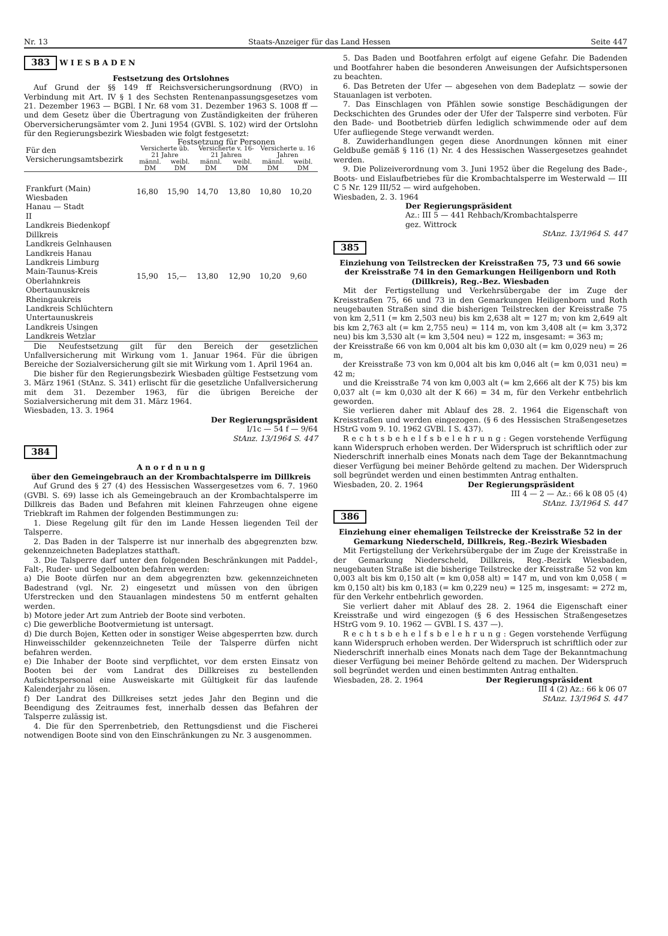Nr. 13 Staats-Anzeiger für das Land Hessen Seite 447
383 W I E S B A D E N
Festsetzung des Ortslohnes
Auf Grund der §§ 149 ff Reichsversicherungsordnung (RVO) in Verbindung mit Art. IV § 1 des Sechsten Rentenanpassungsgesetzes vom 21. Dezember 1963 — BGBl. I Nr. 68 vom 31. Dezember 1963 S. 1008 ff — und dem Gesetz über die Übertragung von Zuständigkeiten der früheren Oberversicherungsämter vom 2. Juni 1954 (GVBl. S. 102) wird der Ortslohn für den Regierungsbezirk Wiesbaden wie folgt festgesetzt:
| Für den Versicherungsamtsbezirk | Festsetzung für Personen | | | | | |
| --- | --- | --- | --- | --- | --- | --- |
| | Versicherte üb. 21 Jahre | | Versicherte v. 16-21 Jahren | | Versicherte u. 16 Jahren | |
| | männl. DM | weibl. DM | männl. DM | weibl. DM | männl. DM | weibl. DM |
| Frankfurt (Main) Wiesbaden Hanau — Stadt | 16,80 | 15,90 | 14,70 | 13,80 | 10,80 | 10,20 |
| II Landkreis Biedenkopf Dillkreis Landkreis Gelnhausen Landkreis Hanau Landkreis Limburg Main-Taunus-Kreis Oberlahnkreis Obertaunuskreis Rheingaukreis Landkreis Schlüchtern Untertaunuskreis Landkreis Usingen Landkreis Wetzlar | 15,90 | 15,— | 13,80 | 12,90 | 10,20 | 9,60 |
Die Neufestsetzung gilt für den Bereich der gesetzlichen Unfallversicherung mit Wirkung vom 1. Januar 1964. Für die übrigen Bereiche der Sozialversicherung gilt sie mit Wirkung vom 1. April 1964 an.
Die bisher für den Regierungsbezirk Wiesbaden gültige Festsetzung vom 3. März 1961 (StAnz. S. 341) erlischt für die gesetzliche Unfallversicherung mit dem 31. Dezember 1963, für die übrigen Bereiche der Sozialversicherung mit dem 31. März 1964.
Wiesbaden, 13. 3. 1964
Der Regierungspräsident
I/1c — 54 f — 9/64
StAnz. 13/1964 S. 447
384
A n o r d n u n g
über den Gemeingebrauch an der Krombachtalsperre im Dillkreis
Auf Grund des § 27 (4) des Hessischen Wassergesetzes vom 6. 7. 1960 (GVBl. S. 69) lasse ich als Gemeingebrauch an der Krombachtalsperre im Dillkreis das Baden und Befahren mit kleinen Fahrzeugen ohne eigene Triebkraft im Rahmen der folgenden Bestimmungen zu:
1. Diese Regelung gilt für den im Lande Hessen liegenden Teil der Talsperre.
2. Das Baden in der Talsperre ist nur innerhalb des abgegrenzten bzw. gekennzeichneten Badeplatzes statthaft.
3. Die Talsperre darf unter den folgenden Beschränkungen mit Paddel-, Falt-, Ruder- und Segelbooten befahren werden:
a) Die Boote dürfen nur an dem abgegrenzten bzw. gekennzeichneten Badestrand (vgl. Nr. 2) eingesetzt und müssen von den übrigen Uferstrecken und den Stauanlagen mindestens 50 m entfernt gehalten werden.
b) Motore jeder Art zum Antrieb der Boote sind verboten.
c) Die gewerbliche Bootvermietung ist untersagt.
d) Die durch Bojen, Ketten oder in sonstiger Weise abgesperrten bzw. durch Hinweisschilder gekennzeichneten Teile der Talsperre dürfen nicht befahren werden.
e) Die Inhaber der Boote sind verpflichtet, vor dem ersten Einsatz von Booten bei der vom Landrat des Dillkreises zu bestellenden Aufsichtspersonal eine Ausweiskarte mit Gültigkeit für das laufende Kalenderjahr zu lösen.
f) Der Landrat des Dillkreises setzt jedes Jahr den Beginn und die Beendigung des Zeitraumes fest, innerhalb dessen das Befahren der Talsperre zulässig ist.
4. Die für den Sperrenbetrieb, den Rettungsdienst und die Fischerei notwendigen Boote sind von den Einschränkungen zu Nr. 3 ausgenommen.
5. Das Baden und Bootfahren erfolgt auf eigene Gefahr. Die Badenden und Bootfahrer haben die besonderen Anweisungen der Aufsichtspersonen zu beachten.
6. Das Betreten der Ufer — abgesehen von dem Badeplatz — sowie der Stauanlagen ist verboten.
7. Das Einschlagen von Pfählen sowie sonstige Beschädigungen der Deckschichten des Grundes oder der Ufer der Talsperre sind verboten. Für den Bade- und Bootbetrieb dürfen lediglich schwimmende oder auf dem Ufer aufliegende Stege verwandt werden.
8. Zuwiderhandlungen gegen diese Anordnungen können mit einer Geldbuße gemäß § 116 (1) Nr. 4 des Hessischen Wassergesetzes geahndet werden.
9. Die Polizeiverordnung vom 3. Juni 1952 über die Regelung des Bade-, Boots- und Eislaufbetriebes für die Krombachtalsperre im Westerwald — III C 5 Nr. 129 III/52 — wird aufgehoben.
Wiesbaden, 2. 3. 1964
Der Regierungspräsident
Az.: III 5 — 441 Rehbach/Krombachtalsperre
gez. Wittrock
StAnz. 13/1964 S. 447
385
Einziehung von Teilstrecken der Kreisstraßen 75, 73 und 66 sowie der Kreisstraße 74 in den Gemarkungen Heiligenborn und Roth (Dillkreis), Reg.-Bez. Wiesbaden
Mit der Fertigstellung und Verkehrsübergabe der im Zuge der Kreisstraßen 75, 66 und 73 in den Gemarkungen Heiligenborn und Roth neugebauten Straßen sind die bisherigen Teilstrecken der Kreisstraße 75 von km 2,511 (= km 2,503 neu) bis km 2,638 alt = 127 m; von km 2,649 alt bis km 2,763 alt (= km 2,755 neu) = 114 m, von km 3,408 alt (= km 3,372 neu) bis km 3,530 alt (= km 3,504 neu) = 122 m, insgesamt: = 363 m;
der Kreisstraße 66 von km 0,004 alt bis km 0,030 alt (= km 0,029 neu) = 26 m,
der Kreisstraße 73 von km 0,004 alt bis km 0,046 alt (= km 0,031 neu) = 42 m;
und die Kreisstraße 74 von km 0,003 alt (= km 2,666 alt der K 75) bis km 0,037 alt (= km 0,030 alt der K 66) = 34 m, für den Verkehr entbehrlich geworden.
Sie verlieren daher mit Ablauf des 28. 2. 1964 die Eigenschaft von Kreisstraßen und werden eingezogen. (§ 6 des Hessischen Straßengesetzes HStrG vom 9. 10. 1962 GVBl. I S. 437).
R e c h t s b e h e l f s b e l e h r u n g : Gegen vorstehende Verfügung kann Widerspruch erhoben werden. Der Widerspruch ist schriftlich oder zur Niederschrift innerhalb eines Monats nach dem Tage der Bekanntmachung dieser Verfügung bei meiner Behörde geltend zu machen. Der Widerspruch soll begründet werden und einen bestimmten Antrag enthalten.
Wiesbaden, 20. 2. 1964 Der Regierungspräsident
III 4 — 2 — Az.: 66 k 08 05 (4)
StAnz. 13/1964 S. 447
386
Einziehung einer ehemaligen Teilstrecke der Kreisstraße 52 in der Gemarkung Niederscheld, Dillkreis, Reg.-Bezirk Wiesbaden
Mit Fertigstellung der Verkehrsübergabe der im Zuge der Kreisstraße in der Gemarkung Niederscheld, Dillkreis, Reg.-Bezirk Wiesbaden, neugebauten Straße ist die bisherige Teilstrecke der Kreisstraße 52 von km 0,003 alt bis km 0,150 alt (= km 0,058 alt) = 147 m, und von km 0,058 ( = km 0,150 alt) bis km 0,183 (= km 0,229 neu) = 125 m, insgesamt: = 272 m, für den Verkehr entbehrlich geworden.
Sie verliert daher mit Ablauf des 28. 2. 1964 die Eigenschaft einer Kreisstraße und wird eingezogen (§ 6 des Hessischen Straßengesetzes HStrG vom 9. 10. 1962 — GVBl. I S. 437 —).
R e c h t s b e h e l f s b e l e h r u n g : Gegen vorstehende Verfügung kann Widerspruch erhoben werden. Der Widerspruch ist schriftlich oder zur Niederschrift innerhalb eines Monats nach dem Tage der Bekanntmachung dieser Verfügung bei meiner Behörde geltend zu machen. Der Widerspruch soll begründet werden und einen bestimmten Antrag enthalten.
Wiesbaden, 28. 2. 1964 Der Regierungspräsident
III 4 (2) Az.: 66 k 06 07
StAnz. 13/1964 S. 447